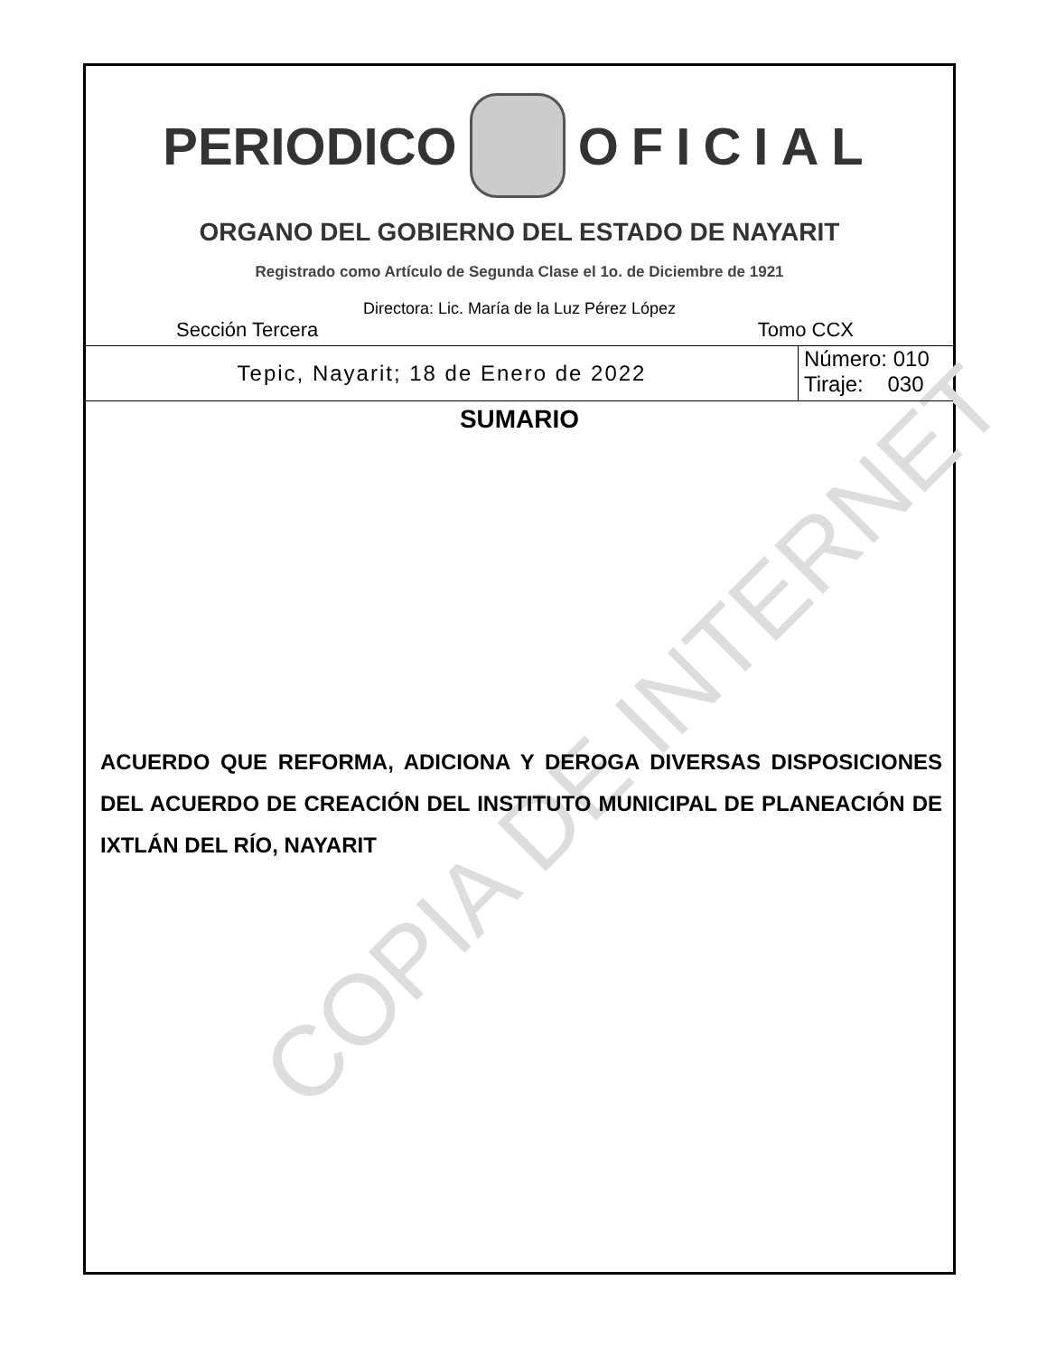COPIA DE INTERNET
PERIODICO OFICIAL
ORGANO DEL GOBIERNO DEL ESTADO DE NAYARIT
Registrado como Artículo de Segunda Clase el 1o. de Diciembre de 1921
Directora: Lic. María de la Luz Pérez López
Sección Tercera Tomo CCX
Tepic, Nayarit; 18 de Enero de 2022
Número: 010
Tiraje: 030
SUMARIO
ACUERDO QUE REFORMA, ADICIONA Y DEROGA DIVERSAS DISPOSICIONES DEL ACUERDO DE CREACIÓN DEL INSTITUTO MUNICIPAL DE PLANEACIÓN DE IXTLÁN DEL RÍO, NAYARIT